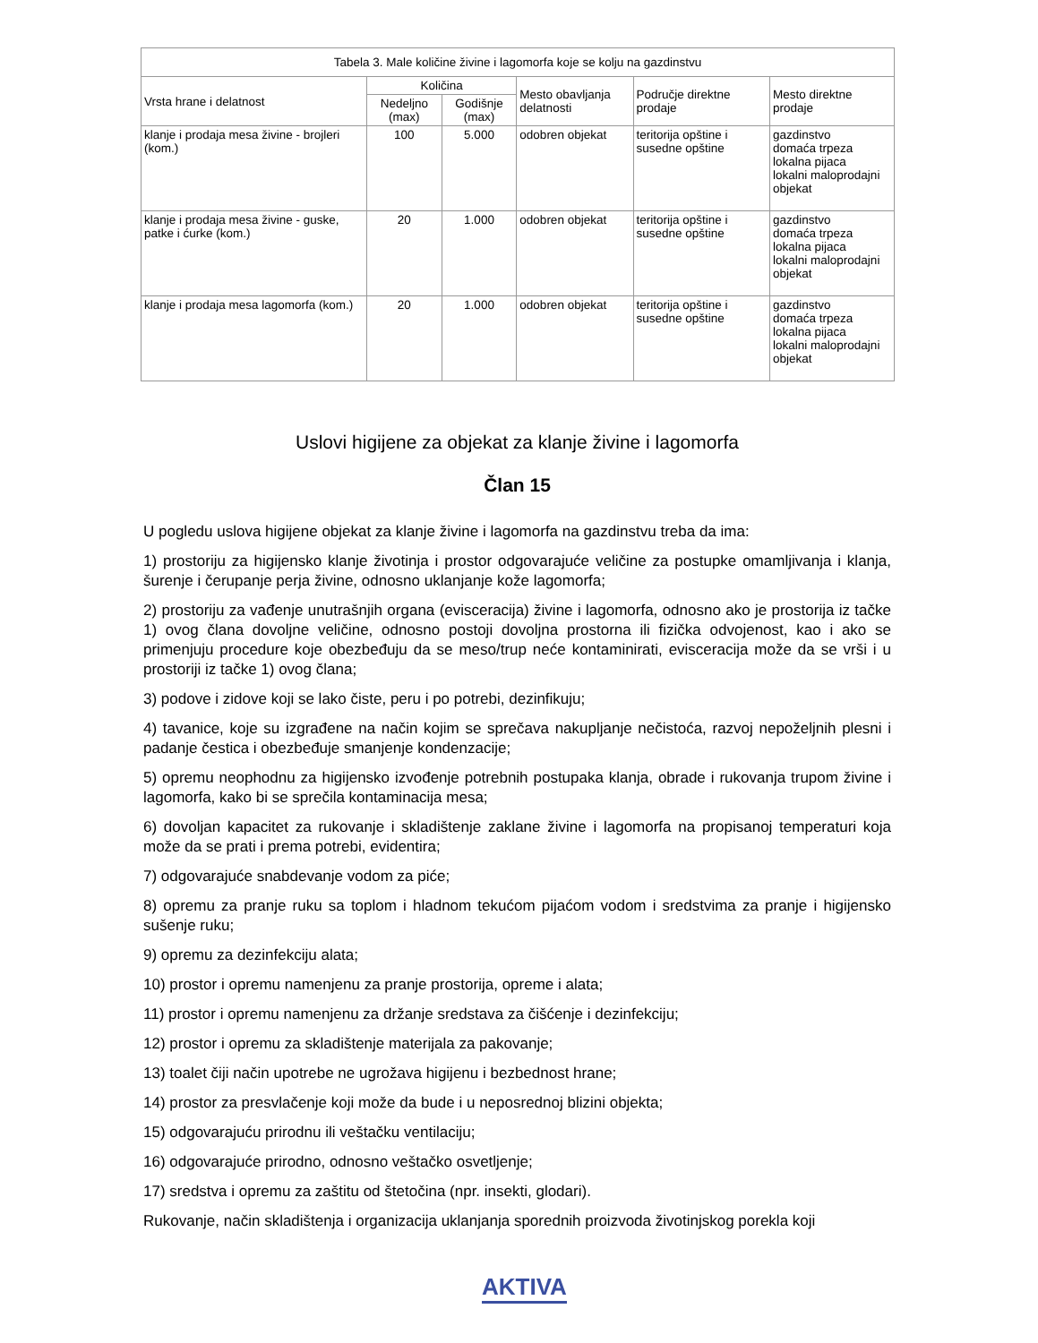| Tabela 3. Male količine živine i lagomorfa koje se kolju na gazdinstvu | | | | | |
| Vrsta hrane i delatnost | Količina | | Mesto obavljanja delatnosti | Područje direktne prodaje | Mesto direktne prodaje |
| | Nedeljno (max) | Godišnje (max) | | | |
| klanje i prodaja mesa živine - brojleri (kom.) | 100 | 5.000 | odobren objekat | teritorija opštine i susedne opštine | gazdinstvo domaća trpeza lokalna pijaca lokalni maloprodajni objekat |
| klanje i prodaja mesa živine - guske, patke i ćurke (kom.) | 20 | 1.000 | odobren objekat | teritorija opštine i susedne opštine | gazdinstvo domaća trpeza lokalna pijaca lokalni maloprodajni objekat |
| klanje i prodaja mesa lagomorfa (kom.) | 20 | 1.000 | odobren objekat | teritorija opštine i susedne opštine | gazdinstvo domaća trpeza lokalna pijaca lokalni maloprodajni objekat |
Uslovi higijene za objekat za klanje živine i lagomorfa
Član 15
U pogledu uslova higijene objekat za klanje živine i lagomorfa na gazdinstvu treba da ima:
1) prostoriju za higijensko klanje životinja i prostor odgovarajuće veličine za postupke omamljivanja i klanja, šurenje i čerupanje perja živine, odnosno uklanjanje kože lagomorfa;
2) prostoriju za vađenje unutrašnjih organa (evisceracija) živine i lagomorfa, odnosno ako je prostorija iz tačke 1) ovog člana dovoljne veličine, odnosno postoji dovoljna prostorna ili fizička odvojenost, kao i ako se primenjuju procedure koje obezbeđuju da se meso/trup neće kontaminirati, evisceracija može da se vrši i u prostoriji iz tačke 1) ovog člana;
3) podove i zidove koji se lako čiste, peru i po potrebi, dezinfikuju;
4) tavanice, koje su izgrađene na način kojim se sprečava nakupljanje nečistoća, razvoj nepoželjnih plesni i padanje čestica i obezbeđuje smanjenje kondenzacije;
5) opremu neophodnu za higijensko izvođenje potrebnih postupaka klanja, obrade i rukovanja trupom živine i lagomorfa, kako bi se sprečila kontaminacija mesa;
6) dovoljan kapacitet za rukovanje i skladištenje zaklane živine i lagomorfa na propisanoj temperaturi koja može da se prati i prema potrebi, evidentira;
7) odgovarajuće snabdevanje vodom za piće;
8) opremu za pranje ruku sa toplom i hladnom tekućom pijaćom vodom i sredstvima za pranje i higijensko sušenje ruku;
9) opremu za dezinfekciju alata;
10) prostor i opremu namenjenu za pranje prostorija, opreme i alata;
11) prostor i opremu namenjenu za držanje sredstava za čišćenje i dezinfekciju;
12) prostor i opremu za skladištenje materijala za pakovanje;
13) toalet čiji način upotrebe ne ugrožava higijenu i bezbednost hrane;
14) prostor za presvlačenje koji može da bude i u neposrednoj blizini objekta;
15) odgovarajuću prirodnu ili veštačku ventilaciju;
16) odgovarajuće prirodno, odnosno veštačko osvetljenje;
17) sredstva i opremu za zaštitu od štetočina (npr. insekti, glodari).
Rukovanje, način skladištenja i organizacija uklanjanja sporednih proizvoda životinjskog porekla koji
AKTIVA